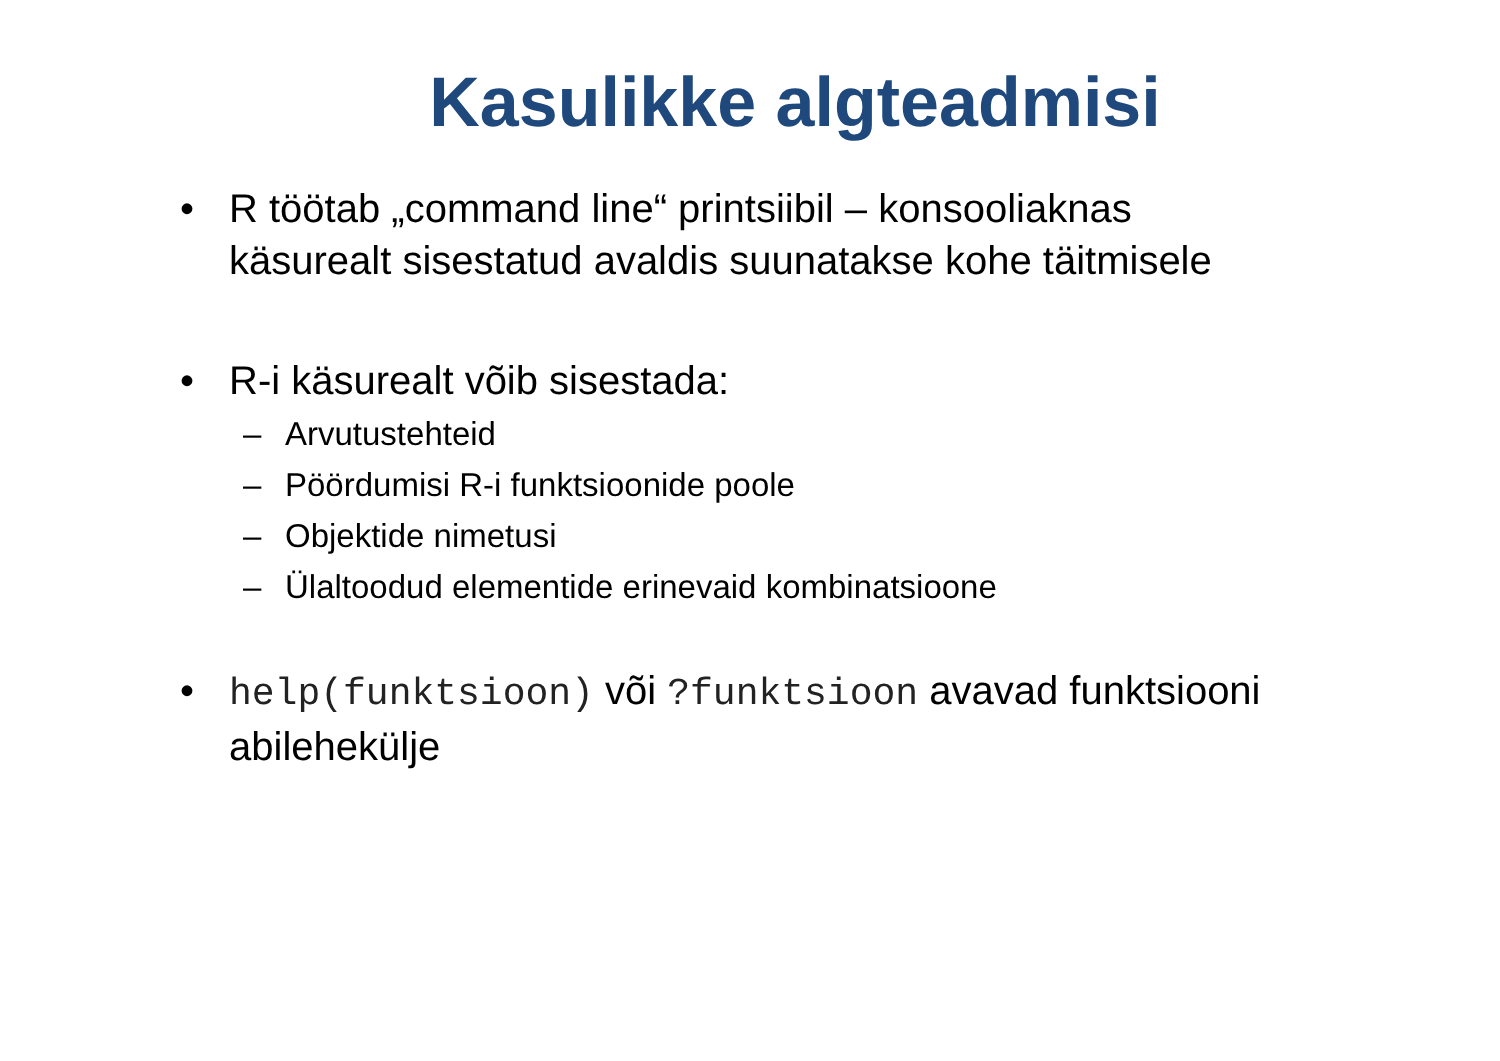Kasulikke algteadmisi
• R töötab „command line“ printsiibil – konsooliaknas käsurealt sisestatud avaldis suunatakse kohe täitmisele
• R-i käsurealt võib sisestada:
– Arvutustehteid
– Pöördumisi R-i funktsioonide poole
– Objektide nimetusi
– Ülaltoodud elementide erinevaid kombinatsioone
• help(funktsioon) või ?funktsioon avavad funktsiooni abilehekülje